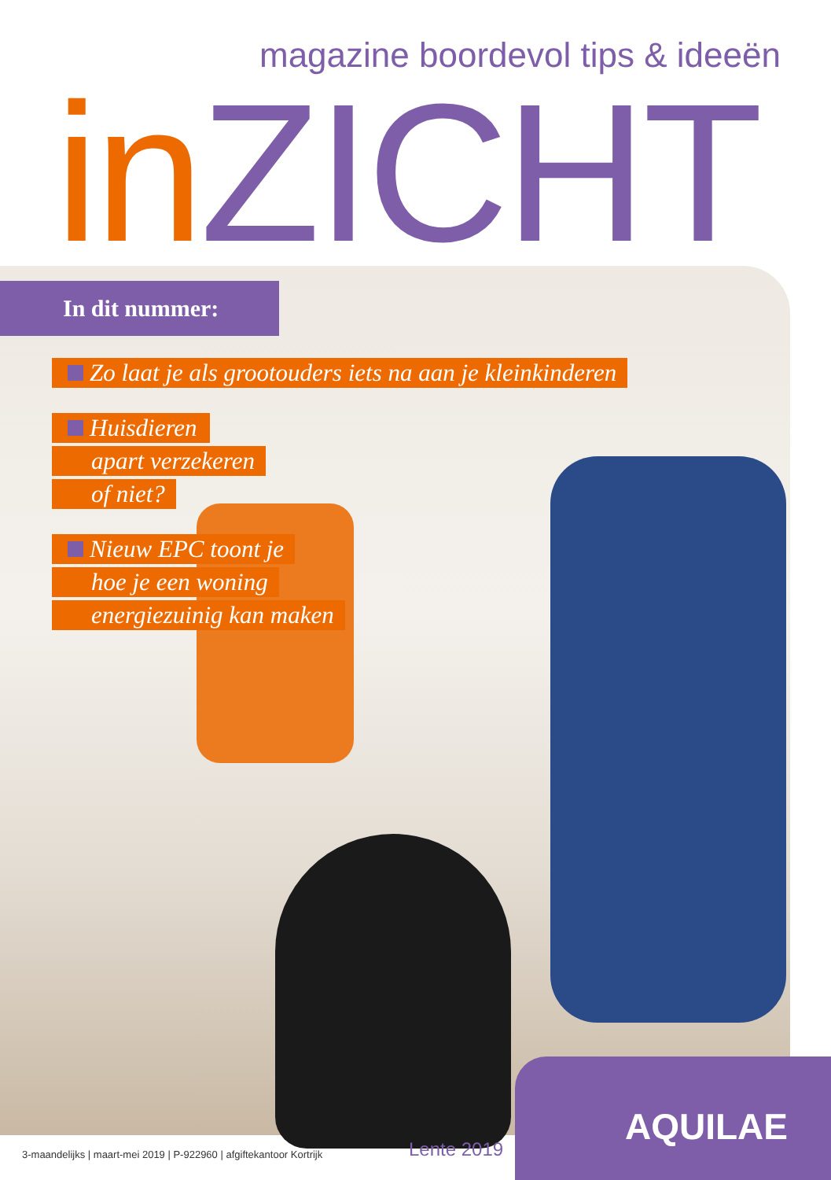magazine boordevol tips & ideeën
in ZICHT
In dit nummer:
Zo laat je als grootouders iets na aan je kleinkinderen
Huisdieren
apart verzekeren
of niet?
Nieuw EPC toont je
hoe je een woning
energiezuinig kan maken
AQUILAE
3-maandelijks | maart-mei 2019 | P-922960 | afgiftekantoor Kortrijk
Lente 2019